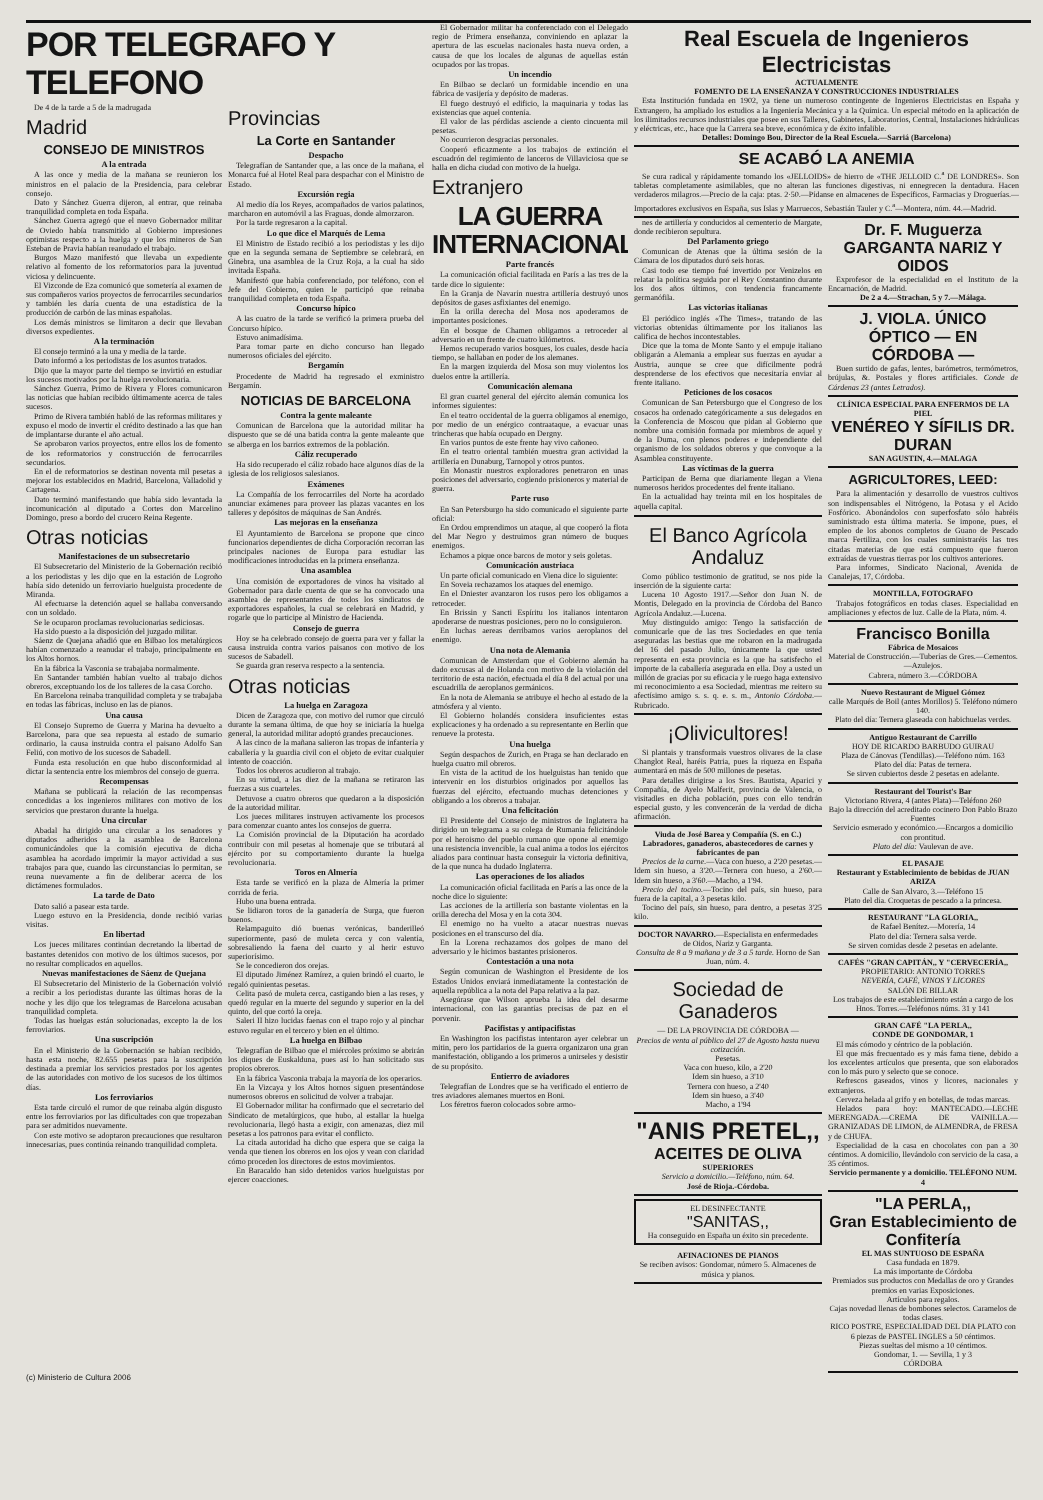POR TELEGRAFO Y TELEFONO
De 4 de la tarde a 5 de la madrugada
Madrid
CONSEJO DE MINISTROS
A la entrada
A las once y media de la mañana se reunieron los ministros en el palacio de la Presidencia, para celebrar consejo.
Dato y Sánchez Guerra dijeron, al entrar, que reinaba tranquilidad completa en toda España.
Sánchez Guerra agregó que el nuevo Gobernador militar de Oviedo había transmitido al Gobierno impresiones optimistas respecto a la huelga y que los mineros de San Esteban de Pravia habían reanudado el trabajo.
Burgos Mazo manifestó que llevaba un expediente relativo al fomento de los reformatorios para la juventud viciosa y delincuente.
El Vizconde de Eza comunicó que sometería al examen de sus compañeros varios proyectos de ferrocarriles secundarios y también les daría cuenta de una estadística de la producción de carbón de las minas españolas.
Los demás ministros se limitaron a decir que llevaban diversos expedientes.
A la terminación
El consejo terminó a la una y media de la tarde.
Dato informó a los periodistas de los asuntos tratados.
Dijo que la mayor parte del tiempo se invirtió en estudiar los sucesos motivados por la huelga revolucionaria.
Sánchez Guerra, Primo de Rivera y Flores comunicaron las noticias que habían recibido últimamente acerca de tales sucesos.
Primo de Rivera también habló de las reformas militares y expuso el modo de invertir el crédito destinado a las que han de implantarse durante el año actual.
Se aprobaron varios proyectos, entre ellos los de fomento de los reformatorios y construcción de ferrocarriles secundarios.
En el de reformatorios se destinan noventa mil pesetas a mejorar los establecidos en Madrid, Barcelona, Valladolid y Cartagena.
Dato terminó manifestando que había sido levantada la incomunicación al diputado a Cortes don Marcelino Domingo, preso a bordo del crucero Reina Regente.
Otras noticias
Manifestaciones de un subsecretario
El Subsecretario del Ministerio de la Gobernación recibió a los periodistas y les dijo que en la estación de Logroño había sido detenido un ferroviario huelguista procedente de Miranda.
Al efectuarse la detención aquel se hallaba conversando con un soldado.
Se le ocuparon proclamas revolucionarias sediciosas.
Ha sido puesto a la disposición del juzgado militar.
Sáenz de Quejana añadió que en Bilbao los metalúrgicos habían comenzado a reanudar el trabajo, principalmente en los Altos hornos.
En la fábrica la Vasconia se trabajaba normalmente.
En Santander también habían vuelto al trabajo dichos obreros, exceptuando los de los talleres de la casa Corcho.
En Barcelona reinaba tranquilidad completa y se trabajaba en todas las fábricas, incluso en las de pianos.
Una causa
El Consejo Supremo de Guerra y Marina ha devuelto a Barcelona, para que sea repuesta al estado de sumario ordinario, la causa instruida contra el paisano Adolfo San Feliú, con motivo de los sucesos de Sabadell.
Funda esta resolución en que hubo disconformidad al dictar la sentencia entre los miembros del consejo de guerra.
Recompensas
Mañana se publicará la relación de las recompensas concedidas a los ingenieros militares con motivo de los servicios que prestaron durante la huelga.
Una circular
Abadal ha dirigido una circular a los senadores y diputados adheridos a la asamblea de Barcelona comunicándoles que la comisión ejecutiva de dicha asamblea ha acordado imprimir la mayor actividad a sus trabajos para que, cuando las circunstancias lo permitan, se reuna nuevamente a fin de deliberar acerca de los dictámenes formulados.
La tarde de Dato
Dato salió a pasear esta tarde.
Luego estuvo en la Presidencia, donde recibió varias visitas.
En libertad
Los jueces militares continúan decretando la libertad de bastantes detenidos con motivo de los últimos sucesos, por no resultar complicados en aquellos.
Nuevas manifestaciones de Sáenz de Quejana
El Subsecretario del Ministerio de la Gobernación volvió a recibir a los periodistas durante las últimas horas de la noche y les dijo que los telegramas de Barcelona acusaban tranquilidad completa.
Todas las huelgas están solucionadas, excepto la de los ferroviarios.
Una suscripción
En el Ministerio de la Gobernación se habían recibido, hasta esta noche, 82.655 pesetas para la suscripción destinada a premiar los servicios prestados por los agentes de las autoridades con motivo de los sucesos de los últimos días.
Los ferroviarios
Esta tarde circuló el rumor de que reinaba algún disgusto entre los ferroviarios por las dificultades con que tropezaban para ser admitidos nuevamente.
Con este motivo se adoptaron precauciones que resultaron innecesarias, pues continúa reinando tranquilidad completa.
Provincias
La Corte en Santander
Despacho
Telegrafían de Santander que, a las once de la mañana, el Monarca fué al Hotel Real para despachar con el Ministro de Estado.
Excursión regia
Al medio día los Reyes, acompañados de varios palatinos, marcharon en automóvil a las Fraguas, donde almorzaron.
Por la tarde regresaron a la capital.
Lo que dice el Marqués de Lema
El Ministro de Estado recibió a los periodistas y les dijo que en la segunda semana de Septiembre se celebrará, en Ginebra, una asamblea de la Cruz Roja, a la cual ha sido invitada España.
Manifestó que había conferenciado, por teléfono, con el Jefe del Gobierno, quien le participó que reinaba tranquilidad completa en toda España.
Concurso hípico
A las cuatro de la tarde se verificó la primera prueba del Concurso hípico.
Estuvo animadísima.
Para tomar parte en dicho concurso han llegado numerosos oficiales del ejército.
Bergamín
Procedente de Madrid ha regresado el exministro Bergamín.
NOTICIAS DE BARCELONA
Contra la gente maleante
Comunican de Barcelona que la autoridad militar ha dispuesto que se dé una batida contra la gente maleante que se alberga en los barrios extremos de la población.
Cáliz recuperado
Ha sido recuperado el cáliz robado hace algunos días de la iglesia de los religiosos salesianos.
Exámenes
La Compañía de los ferrocarriles del Norte ha acordado anunciar exámenes para proveer las plazas vacantes en los talleres y depósitos de máquinas de San Andrés.
Las mejoras en la enseñanza
El Ayuntamiento de Barcelona se propone que cinco funcionarios dependientes de dicha Corporación recorran las principales naciones de Europa para estudiar las modificaciones introducidas en la primera enseñanza.
Una asamblea
Una comisión de exportadores de vinos ha visitado al Gobernador para darle cuenta de que se ha convocado una asamblea de representantes de todos los sindicatos de exportadores españoles, la cual se celebrará en Madrid, y rogarle que lo participe al Ministro de Hacienda.
Consejo de guerra
Hoy se ha celebrado consejo de guerra para ver y fallar la causa instruida contra varios paisanos con motivo de los sucesos de Sabadell.
Se guarda gran reserva respecto a la sentencia.
Otras noticias
La huelga en Zaragoza
Dicen de Zaragoza que, con motivo del rumor que circuló durante la semana última, de que hoy se iniciaría la huelga general, la autoridad militar adoptó grandes precauciones.
A las cinco de la mañana salieron las tropas de infantería y caballería y la guardia civil con el objeto de evitar cualquier intento de coacción.
Todos los obreros acudieron al trabajo.
En su virtud, a las diez de la mañana se retiraron las fuerzas a sus cuarteles.
Detuvose a cuatro obreros que quedaron a la disposición de la autoridad militar.
Los jueces militares instruyen activamente los procesos para comenzar cuanto antes los consejos de guerra.
La Comisión provincial de la Diputación ha acordado contribuir con mil pesetas al homenaje que se tributará al ejército por su comportamiento durante la huelga revolucionaria.
Toros en Almería
Esta tarde se verificó en la plaza de Almería la primer corrida de feria.
Hubo una buena entrada.
Se lidiaron toros de la ganadería de Surga, que fueron buenos.
Relampaguito dió buenas verónicas, banderilleó superiormente, pasó de muleta cerca y con valentía, sobresaliendo la faena del cuarto y al herir estuvo superiorísimo.
Se le concedieron dos orejas.
El diputado Jiménez Ramírez, a quien brindó el cuarto, le regaló quinientas pesetas.
Celita pasó de muleta cerca, castigando bien a las reses, y quedó regular en la muerte del segundo y superior en la del quinto, del que cortó la oreja.
Saleri II hizo lucidas faenas con el trapo rojo y al pinchar estuvo regular en el tercero y bien en el último.
La huelga en Bilbao
Telegrafían de Bilbao que el miércoles próximo se abrirán los diques de Euskalduna, pues así lo han solicitado sus propios obreros.
En la fábrica Vasconia trabaja la mayoría de los operarios.
En la Vizcaya y los Altos hornos siguen presentándose numerosos obreros en solicitud de volver a trabajar.
El Gobernador militar ha confirmado que el secretario del Sindicato de metalúrgicos, que hubo, al estallar la huelga revolucionaria, llegó hasta a exigir, con amenazas, diez mil pesetas a los patronos para evitar el conflicto.
La citada autoridad ha dicho que espera que se caiga la venda que tienen los obreros en los ojos y vean con claridad cómo proceden los directores de estos movimientos.
En Baracaldo han sido detenidos varios huelguistas por ejercer coacciones.
El Gobernador militar ha conferenciado con el Delegado regio de Primera enseñanza, conviniendo en aplazar la apertura de las escuelas nacionales hasta nueva orden, a causa de que los locales de algunas de aquellas están ocupados por las tropas.
Un incendio
En Bilbao se declaró un formidable incendio en una fábrica de vasijería y depósito de maderas.
El fuego destruyó el edificio, la maquinaria y todas las existencias que aquel contenía.
El valor de las pérdidas asciende a ciento cincuenta mil pesetas.
No ocurrieron desgracias personales.
Cooperó eficazmente a los trabajos de extinción el escuadrón del regimiento de lanceros de Villaviciosa que se halla en dicha ciudad con motivo de la huelga.
Extranjero
LA GUERRA INTERNACIONAL
Parte francés
La comunicación oficial facilitada en París a las tres de la tarde dice lo siguiente:
En la Granja de Navarín nuestra artillería destruyó unos depósitos de gases asfixiantes del enemigo.
En la orilla derecha del Mosa nos apoderamos de importantes posiciones.
En el bosque de Chamen obligamos a retroceder al adversario en un frente de cuatro kilómetros.
Hemos recuperado varios bosques, los cuales, desde hacía tiempo, se hallaban en poder de los alemanes.
En la margen izquierda del Mosa son muy violentos los duelos entre la artillería.
Comunicación alemana
El gran cuartel general del ejército alemán comunica los informes siguientes:
En el teatro occidental de la guerra obligamos al enemigo, por medio de un enérgico contraataque, a evacuar unas trincheras que había ocupado en Dergny.
En varios puntos de este frente hay vivo cañoneo.
En el teatro oriental también muestra gran actividad la artillería en Dunaburg, Tarnopol y otros puntos.
En Monastir nuestros exploradores penetraron en unas posiciones del adversario, cogiendo prisioneros y material de guerra.
Parte ruso
En San Petersburgo ha sido comunicado el siguiente parte oficial:
En Ordou emprendimos un ataque, al que cooperó la flota del Mar Negro y destruimos gran número de buques enemigos.
Echamos a pique once barcos de motor y seis goletas.
Comunicación austriaca
Un parte oficial comunicado en Viena dice lo siguiente:
En Soveia rechazamos los ataques del enemigo.
En el Dniester avanzaron los rusos pero los obligamos a retroceder.
En Brissin y Sancti Espíritu los italianos intentaron apoderarse de nuestras posiciones, pero no lo consiguieron.
En luchas aereas derribamos varios aeroplanos del enemigo.
Una nota de Alemania
Comunican de Amsterdam que el Gobierno alemán ha dado excusas al de Holanda con motivo de la violación del territorio de esta nación, efectuada el día 8 del actual por una escuadrilla de aeroplanos germánicos.
En la nota de Alemania se atribuye el hecho al estado de la atmósfera y al viento.
El Gobierno holandés considera insuficientes estas explicaciones y ha ordenado a su representante en Berlín que renueve la protesta.
Una huelga
Según despachos de Zurich, en Praga se han declarado en huelga cuatro mil obreros.
En vista de la actitud de los huelguistas han tenido que intervenir en los disturbios originados por aquellos las fuerzas del ejército, efectuando muchas detenciones y obligando a los obreros a trabajar.
Una felicitación
El Presidente del Consejo de ministros de Inglaterra ha dirigido un telegrama a su colega de Rumania felicitándole por el heroismo del pueblo rumano que opone al enemigo una resistencia invencible, la cual anima a todos los ejércitos aliados para continuar hasta conseguir la victoria definitiva, de la que nunca ha dudado Inglaterra.
Las operaciones de los aliados
La comunicación oficial facilitada en París a las once de la noche dice lo siguiente:
Las acciones de la artillería son bastante violentas en la orilla derecha del Mosa y en la cota 304.
El enemigo no ha vuelto a atacar nuestras nuevas posiciones en el transcurso del día.
En la Lorena rechazamos dos golpes de mano del adversario y le hicimos bastantes prisioneros.
Contestación a una nota
Según comunican de Washington el Presidente de los Estados Unidos enviará inmediatamente la contestación de aquella república a la nota del Papa relativa a la paz.
Asegúrase que Wilson aprueba la idea del desarme internacional, con las garantías precisas de paz en el porvenir.
Pacifistas y antipacifistas
En Washington los pacifistas intentaron ayer celebrar un mitin, pero los partidarios de la guerra organizaron una gran manifestación, obligando a los primeros a unirseles y desistir de su propósito.
Entierro de aviadores
Telegrafían de Londres que se ha verificado el entierro de tres aviadores alemanes muertos en Boni.
Los féretros fueron colocados sobre armo-
Real Escuela de Ingenieros Electricistas
ACTUALMENTE
FOMENTO DE LA ENSEÑANZA Y CONSTRUCCIONES INDUSTRIALES
Esta Institución fundada en 1902, ya tiene un numeroso contingente de Ingenieros Electricistas en España y Extrangero, ha ampliado los estudios a la Ingeniería Mecánica y a la Química. Un especial método en la aplicación de los ilimitados recursos industriales que posee en sus Talleres, Gabinetes, Laboratorios, Central, Instalaciones hidráulicas y eléctricas, etc., hace que la Carrera sea breve, económica y de éxito infalible.
Detalles: Domingo Bou, Director de la Real Escuela.—Sarriá (Barcelona)
SE ACABÓ LA ANEMIA
Se cura radical y rápidamente tomando los «JELLOIDS» de hierro de «THE JELLOID C.<sup>a</sup> DE LONDRES». Son tabletas completamente asimilables, que no alteran las funciones digestivas, ni ennegrecen la dentadura. Hacen verdaderos milagros.—Precio de la caja: ptas. 2·50.—Pídanse en almacenes de Específicos, Farmacias y Droguerías.—Importadores exclusivos en España, sus Islas y Marruecos, Sebastián Tauler y C.<sup>a</sup>—Montera, núm. 44.—Madrid.
nes de artillería y conducidos al cementerio de Margate, donde recibieron sepultura.
Del Parlamento griego
Comunican de Atenas que la última sesión de la Cámara de los diputados duró seis horas.
Casi todo ese tiempo fué invertido por Venizelos en relatar la política seguida por el Rey Constantino durante los dos años últimos, con tendencia francamente germanófila.
Las victorias italianas
El periódico inglés «The Times», tratando de las victorias obtenidas últimamente por los italianos las califica de hechos incontestables.
Dice que la toma de Monte Santo y el empuje italiano obligarán a Alemania a emplear sus fuerzas en ayudar a Austria, aunque se cree que difícilmente podrá desprenderse de los efectivos que necesitaría enviar al frente italiano.
Peticiones de los cosacos
Comunican de San Petersburgo que el Congreso de los cosacos ha ordenado categóricamente a sus delegados en la Conferencia de Moscou que pidan al Gobierno que nombre una comisión formada por miembros de aquel y de la Duma, con plenos poderes e independiente del organismo de los soldados obreros y que convoque a la Asamblea constituyente.
Las víctimas de la guerra
Participan de Berna que diariamente llegan a Viena numerosos heridos procedentes del frente italiano.
En la actualidad hay treinta mil en los hospitales de aquella capital.
El Banco Agrícola Andaluz
Como público testimonio de gratitud, se nos pide la inserción de la siguiente carta:
Lucena 10 Agosto 1917.—Señor don Juan N. de Montis, Delegado en la provincia de Córdoba del Banco Agrícola Andaluz.—Lucena.
Muy distinguido amigo: Tengo la satisfacción de comunicarle que de las tres Sociedades en que tenía aseguradas las bestias que me robaron en la madrugada del 16 del pasado Julio, únicamente la que usted representa en esta provincia es la que ha satisfecho el importe de la caballería asegurada en ella. Doy a usted un millón de gracias por su eficacia y le ruego haga extensivo mi reconocimiento a esa Sociedad, mientras me reitero su afectísimo amigo s. s. q. e. s. m., Antonio Córdoba.—Rubricado.
¡Olivicultores!
Si plantais y transformais vuestros olivares de la clase Changlot Real, haréis Patria, pues la riqueza en España aumentará en más de 500 millones de pesetas.
Para detalles dirigirse a los Sres. Bautista, Aparici y Compañía, de Ayelo Malferit, provincia de Valencia, o visitadles en dicha población, pues con ello tendrán especial gusto, y les convencerán de la verdad de dicha afirmación.
Viuda de José Barea y Compañía (S. en C.)
Labradores, ganaderos, abastecedores de carnes y fabricantes de pan
Precios de la carne.—Vaca con hueso, a 2'20 pesetas.—Idem sin hueso, a 3'20.—Ternera con hueso, a 2'60.—Idem sin hueso, a 3'60.—Macho, a 1'94.
Precio del tocino.—Tocino del país, sin hueso, para fuera de la capital, a 3 pesetas kilo.
Tocino del país, sin hueso, para dentro, a pesetas 3'25 kilo.
DOCTOR NAVARRO.—Especialista en enfermedades de Oidos, Nariz y Garganta.
Consulta de 8 a 9 mañana y de 3 a 5 tarde. Horno de San Juan, núm. 4.
Sociedad de Ganaderos
— DE LA PROVINCIA DE CÓRDOBA —
Precios de venta al público del 27 de Agosto hasta nueva cotización.
Pesetas.
Vaca con hueso, kilo, a 2'20
Idem sin hueso, a 3'10
Ternera con hueso, a 2'40
Idem sin hueso, a 3'40
Macho, a 1'94
"ANIS PRETEL,,
ACEITES DE OLIVA
SUPERIORES
Servicio a domicilio.—Teléfono, núm. 64.
José de Rioja.-Córdoba.
EL DESINFECTANTE
"SANITAS,,
Ha conseguido en España un éxito sin precedente.
AFINACIONES DE PIANOS
Se reciben avisos: Gondomar, número 5. Almacenes de música y pianos.
Dr. F. Muguerza GARGANTA NARIZ Y OIDOS
Exprofesor de la especialidad en el Instituto de la Encarnación, de Madrid.
De 2 a 4.—Strachan, 5 y 7.—Málaga.
J. VIOLA. ÚNICO ÓPTICO — EN CÓRDOBA —
Buen surtido de gafas, lentes, barómetros, termómetros, brújulas, &. Postales y flores artificiales. Conde de Cárdenas 23 (antes Letrados).
CLÍNICA ESPECIAL PARA ENFERMOS DE LA PIEL
VENÉREO Y SÍFILIS DR. DURAN
SAN AGUSTIN, 4.—MALAGA
AGRICULTORES, LEED:
Para la alimentación y desarrollo de vuestros cultivos son indispensables el Nitrógeno, la Potasa y el Acido Fosfórico. Abonándolos con superfosfato sólo habréis suministrado esta última materia. Se impone, pues, el empleo de los abonos completos de Guano de Pescado marca Fertiliza, con los cuales suministraréis las tres citadas materias de que está compuesto que fueron extraídas de vuestras tierras por los cultivos anteriores.
Para informes, Sindicato Nacional, Avenida de Canalejas, 17, Córdoba.
MONTILLA, FOTOGRAFO
Trabajos fotográficos en todas clases. Especialidad en ampliaciones y efectos de luz. Calle de la Plata, núm. 4.
Francisco Bonilla
Fábrica de Mosaicos
Material de Construcción.—Tuberías de Gres.—Cementos.—Azulejos.
Cabrera, número 3.—CÓRDOBA
Nuevo Restaurant de Miguel Gómez
calle Marqués de Boil (antes Morillos) 5. Teléfono número 140.
Plato del día: Ternera glaseada con habichuelas verdes.
Antiguo Restaurant de Carrillo
HOY DE RICARDO BARBUDO GUIRAU
Plaza de Cánovas (Tendillas).—Teléfono núm. 163
Plato del día: Patas de ternera.
Se sirven cubiertos desde 2 pesetas en adelante.
Restaurant del Tourist's Bar
Victoriano Rivera, 4 (antes Plata)—Teléfono 260
Bajo la dirección del acreditado cocinero Don Pablo Brazo Fuentes
Servicio esmerado y económico.—Encargos a domicilio con prontitud.
Plato del día: Vaulevan de ave.
EL PASAJE
Restaurant y Establecimiento de bebidas de JUAN ARIZA
Calle de San Alvaro, 3.—Teléfono 15
Plato del día. Croquetas de pescado a la princesa.
RESTAURANT "LA GLORIA,,
de Rafael Benítez.—Morería, 14
Plato del día: Ternera salsa verde.
Se sirven comidas desde 2 pesetas en adelante.
CAFÉS "GRAN CAPITÁN,, Y "CERVECERÍA,,
PROPIETARIO: ANTONIO TORRES
NEVERÍA, CAFÉ, VINOS Y LICORES
SALÓN DE BILLAR
Los trabajos de este establecimiento están a cargo de los Hnos. Torres.—Teléfonos núms. 31 y 141
GRAN CAFÉ "LA PERLA,,
CONDE DE GONDOMAR, 1
El más cómodo y céntrico de la población.
El que más frecuentado es y más fama tiene, debido a los excelentes artículos que presenta, que son elaborados con lo más puro y selecto que se conoce.
Refrescos gaseados, vinos y licores, nacionales y extranjeros.
Cerveza helada al grifo y en botellas, de todas marcas.
Helados para hoy: MANTECADO.—LECHE MERENGADA.—CREMA DE VAINILLA.—GRANIZADAS DE LIMON, de ALMENDRA, de FRESA y de CHUFA.
Especialidad de la casa en chocolates con pan a 30 céntimos. A domicilio, llevándolo con servicio de la casa, a 35 céntimos.
Servicio permanente y a domicilio. TELÉFONO NUM. 4
"LA PERLA,,
Gran Establecimiento de Confitería
EL MAS SUNTUOSO DE ESPAÑA
Casa fundada en 1879.
La más importante de Córdoba
Premiados sus productos con Medallas de oro y Grandes premios en varias Exposiciones.
Artículos para regalos.
Cajas novedad llenas de bombones selectos. Caramelos de todas clases.
RICO POSTRE, ESPECIALIDAD DEL DIA PLATO con 6 piezas de PASTEL INGLES a 50 céntimos.
Piezas sueltas del mismo a 10 céntimos.
Gondomar, 1. — Sevilla, 1 y 3
CÓRDOBA
(c) Ministerio de Cultura 2006